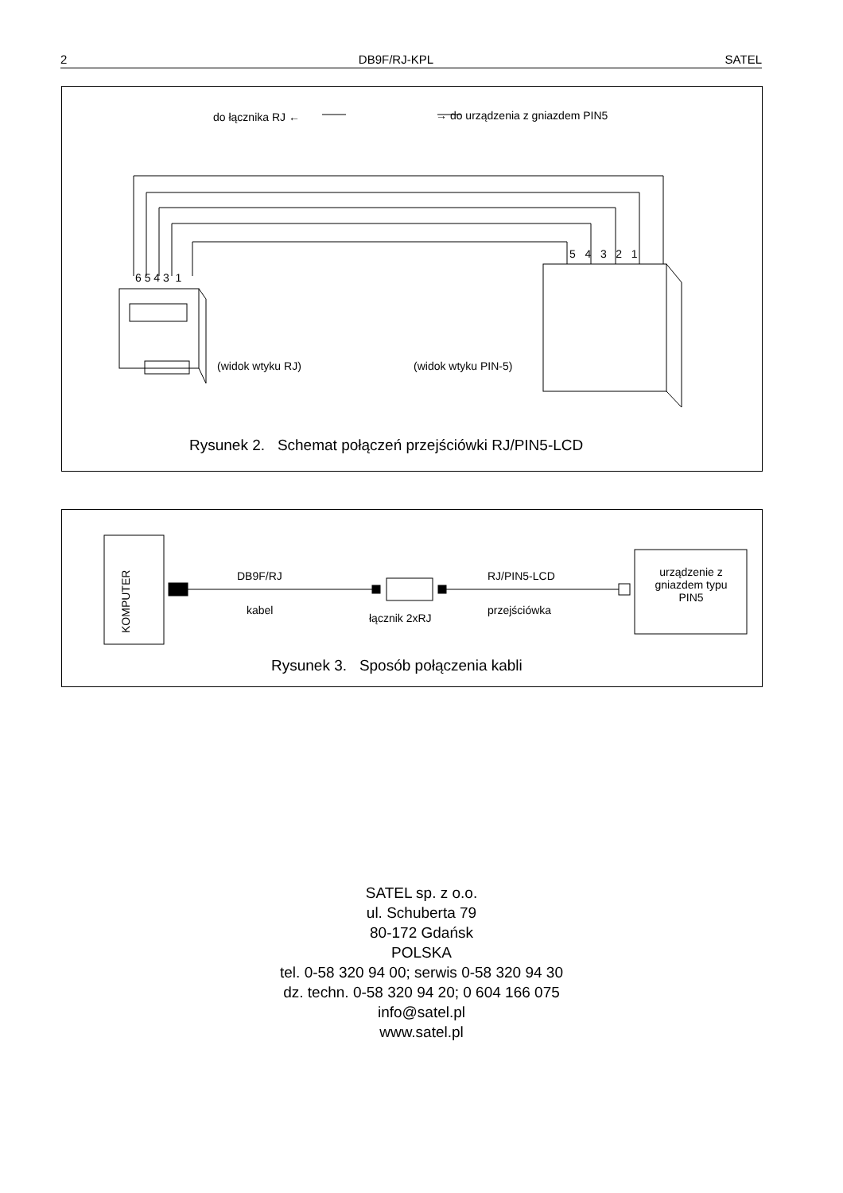2 DB9F/RJ-KPL SATEL
do łącznika RJ ← → do urządzenia z gniazdem PIN5
6 5 4 3 1
5 4 3 2 1
(widok wtyku RJ) (widok wtyku PIN-5)
Rysunek 2. Schemat połączeń przejściówki RJ/PIN5-LCD
KOMPUTER
DB9F/RJ
kabel
łącznik 2xRJ
RJ/PIN5-LCD
przejściówka
urządzenie z gniazdem typu PIN5
Rysunek 3. Sposób połączenia kabli
SATEL sp. z o.o.
ul. Schuberta 79
80-172 Gdańsk
POLSKA
tel. 0-58 320 94 00; serwis 0-58 320 94 30
dz. techn. 0-58 320 94 20; 0 604 166 075
info@satel.pl
www.satel.pl